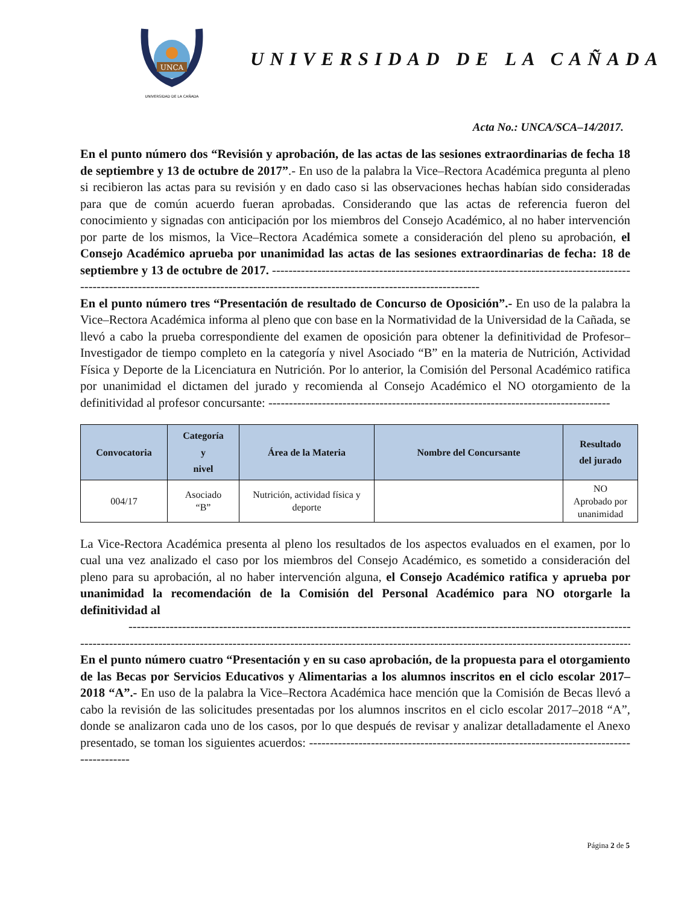UNCA
UNIVERSIDAD DE LA CAÑADA
UNIVERSIDAD DE LA CAÑADA
Acta No.: UNCA/SCA–14/2017.
En el punto número dos “Revisión y aprobación, de las actas de las sesiones extraordinarias de fecha 18 de septiembre y 13 de octubre de 2017”.- En uso de la palabra la Vice–Rectora Académica pregunta al pleno si recibieron las actas para su revisión y en dado caso si las observaciones hechas habían sido consideradas para que de común acuerdo fueran aprobadas. Considerando que las actas de referencia fueron del conocimiento y signadas con anticipación por los miembros del Consejo Académico, al no haber intervención por parte de los mismos, la Vice–Rectora Académica somete a consideración del pleno su aprobación, el Consejo Académico aprueba por unanimidad las actas de las sesiones extraordinarias de fecha: 18 de septiembre y 13 de octubre de 2017. ----------------------------------------------------------------------------------------------------------------------------------------------------------------------------------------
En el punto número tres “Presentación de resultado de Concurso de Oposición”.- En uso de la palabra la Vice–Rectora Académica informa al pleno que con base en la Normatividad de la Universidad de la Cañada, se llevó a cabo la prueba correspondiente del examen de oposición para obtener la definitividad de Profesor–Investigador de tiempo completo en la categoría y nivel Asociado “B” en la materia de Nutrición, Actividad Física y Deporte de la Licenciatura en Nutrición. Por lo anterior, la Comisión del Personal Académico ratifica por unanimidad el dictamen del jurado y recomienda al Consejo Académico el NO otorgamiento de la definitividad al profesor concursante: -----------------------------------------------------------------------------------
| Convocatoria | Categoría y nivel | Área de la Materia | Nombre del Concursante | Resultado del jurado |
| --- | --- | --- | --- | --- |
| 004/17 | Asociado “B” | Nutrición, actividad física y deporte | | NO Aprobado por unanimidad |
La Vice-Rectora Académica presenta al pleno los resultados de los aspectos evaluados en el examen, por lo cual una vez analizado el caso por los miembros del Consejo Académico, es sometido a consideración del pleno para su aprobación, al no haber intervención alguna, el Consejo Académico ratifica y aprueba por unanimidad la recomendación de la Comisión del Personal Académico para NO otorgarle la definitividad al
-------------------------------------------------------------------------------------------------------------------------------
--------------------------------------------------------------------------------------------------------------------------------------------
En el punto número cuatro “Presentación y en su caso aprobación, de la propuesta para el otorgamiento de las Becas por Servicios Educativos y Alimentarias a los alumnos inscritos en el ciclo escolar 2017–2018 “A”.- En uso de la palabra la Vice–Rectora Académica hace mención que la Comisión de Becas llevó a cabo la revisión de las solicitudes presentadas por los alumnos inscritos en el ciclo escolar 2017–2018 “A”, donde se analizaron cada uno de los casos, por lo que después de revisar y analizar detalladamente el Anexo presentado, se toman los siguientes acuerdos: ------------------------------------------------------------------------------------------
Página 2 de 5